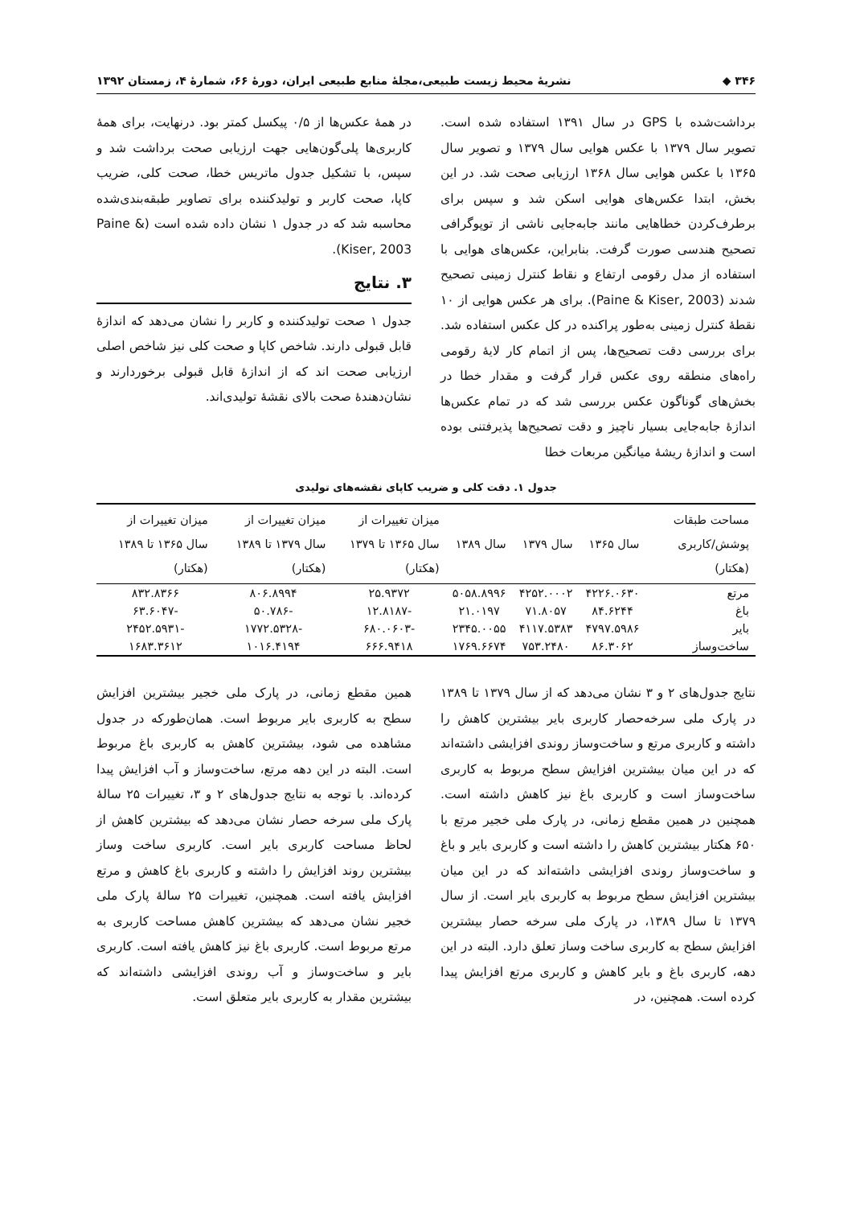۳۴۶ ◆ نشریهٔ محیط زیست طبیعی،مجلهٔ منابع طبیعی ایران، دورهٔ ۶۶، شمارهٔ ۴، زمستان ۱۳۹۲
برداشت‌شده با GPS در سال ۱۳۹۱ استفاده شده است. تصویر سال ۱۳۷۹ با عکس هوایی سال ۱۳۷۹ و تصویر سال ۱۳۶۵ با عکس هوایی سال ۱۳۶۸ ارزیابی صحت شد. در این بخش، ابتدا عکس‌های هوایی اسکن شد و سپس برای برطرف‌کردن خطاهایی مانند جابه‌جایی ناشی از توپوگرافی تصحیح هندسی صورت گرفت. بنابراین، عکس‌های هوایی با استفاده از مدل رقومی ارتفاع و نقاط کنترل زمینی تصحیح شدند (Paine & Kiser, 2003). برای هر عکس هوایی از ۱۰ نقطهٔ کنترل زمینی به‌طور پراکنده در کل عکس استفاده شد. برای بررسی دقت تصحیح‌ها، پس از اتمام کار لایهٔ رقومی راه‌های منطقه روی عکس قرار گرفت و مقدار خطا در بخش‌های گوناگون عکس بررسی شد که در تمام عکس‌ها اندازهٔ جابه‌جایی بسیار ناچیز و دقت تصحیح‌ها پذیرفتنی بوده است و اندازهٔ ریشهٔ میانگین مربعات خطا
در همهٔ عکس‌ها از ۰/۵ پیکسل کمتر بود. درنهایت، برای همهٔ کاربری‌ها پلی‌گون‌هایی جهت ارزیابی صحت برداشت شد و سپس، با تشکیل جدول ماتریس خطا، صحت کلی، ضریب کاپا، صحت کاربر و تولیدکننده برای تصاویر طبقه‌بندی‌شده محاسبه شد که در جدول ۱ نشان داده شده است (Paine & Kiser, 2003).
۳. نتایج
جدول ۱ صحت تولیدکننده و کاربر را نشان می‌دهد که اندازهٔ قابل قبولی دارند. شاخص کاپا و صحت کلی نیز شاخص اصلی ارزیابی صحت اند که از اندازهٔ قابل قبولی برخوردارند و نشان‌دهندهٔ صحت بالای نقشهٔ تولیدی‌اند.
جدول ۱. دقت کلی و ضریب کاپای نقشه‌های تولیدی
| مساحت طبقات پوشش/کاربری (هکتار) | سال ۱۳۶۵ | سال ۱۳۷۹ | سال ۱۳۸۹ | میزان تغییرات از سال ۱۳۶۵ تا ۱۳۷۹ (هکتار) | میزان تغییرات از سال ۱۳۷۹ تا ۱۳۸۹ (هکتار) | میزان تغییرات از سال ۱۳۶۵ تا ۱۳۸۹ (هکتار) |
| --- | --- | --- | --- | --- | --- | --- |
| مرتع | ۴۲۲۶.۰۶۳۰ | ۴۲۵۲.۰۰۰۲ | ۵۰۵۸.۸۹۹۶ | ۲۵.۹۳۷۲ | ۸۰۶.۸۹۹۴ | ۸۳۲.۸۳۶۶ |
| باغ | ۸۴.۶۲۴۴ | ۷۱.۸۰۵۷ | ۲۱.۰۱۹۷ | -۱۲.۸۱۸۷ | -۵۰.۷۸۶ | -۶۳.۶۰۴۷ |
| بایر | ۴۷۹۷.۵۹۸۶ | ۴۱۱۷.۵۳۸۳ | ۲۳۴۵.۰۰۵۵ | -۶۸۰.۰۶۰۳ | -۱۷۷۲.۵۳۲۸ | -۲۴۵۲.۵۹۳۱ |
| ساخت‌وساز | ۸۶.۳۰۶۲ | ۷۵۳.۲۴۸۰ | ۱۷۶۹.۶۶۷۴ | ۶۶۶.۹۴۱۸ | ۱۰۱۶.۴۱۹۴ | ۱۶۸۳.۳۶۱۲ |
نتایج جدول‌های ۲ و ۳ نشان می‌دهد که از سال ۱۳۷۹ تا ۱۳۸۹ در پارک ملی سرخه‌حصار کاربری بایر بیشترین کاهش را داشته و کاربری مرتع و ساخت‌وساز روندی افزایشی داشته‌اند که در این میان بیشترین افزایش سطح مربوط به کاربری ساخت‌وساز است و کاربری باغ نیز کاهش داشته است. همچنین در همین مقطع زمانی، در پارک ملی خجیر مرتع با ۶۵۰ هکتار بیشترین کاهش را داشته است و کاربری بایر و باغ و ساخت‌وساز روندی افزایشی داشته‌اند که در این میان بیشترین افزایش سطح مربوط به کاربری بایر است. از سال ۱۳۷۹ تا سال ۱۳۸۹، در پارک ملی سرخه حصار بیشترین افزایش سطح به کاربری ساخت وساز تعلق دارد. البته در این دهه، کاربری باغ و بایر کاهش و کاربری مرتع افزایش پیدا کرده است. همچنین، در
همین مقطع زمانی، در پارک ملی خجیر بیشترین افزایش سطح به کاربری بایر مربوط است. همان‌طورکه در جدول مشاهده می شود، بیشترین کاهش به کاربری باغ مربوط است. البته در این دهه مرتع، ساخت‌وساز و آب افزایش پیدا کرده‌اند. با توجه به نتایج جدول‌های ۲ و ۳، تغییرات ۲۵ سالهٔ پارک ملی سرخه حصار نشان می‌دهد که بیشترین کاهش از لحاظ مساحت کاربری بایر است. کاربری ساخت وساز بیشترین روند افزایش را داشته و کاربری باغ کاهش و مرتع افزایش یافته است. همچنین، تغییرات ۲۵ سالهٔ پارک ملی خجیر نشان می‌دهد که بیشترین کاهش مساحت کاربری به مرتع مربوط است. کاربری باغ نیز کاهش یافته است. کاربری بایر و ساخت‌وساز و آب روندی افزایشی داشته‌اند که بیشترین مقدار به کاربری بایر متعلق است.